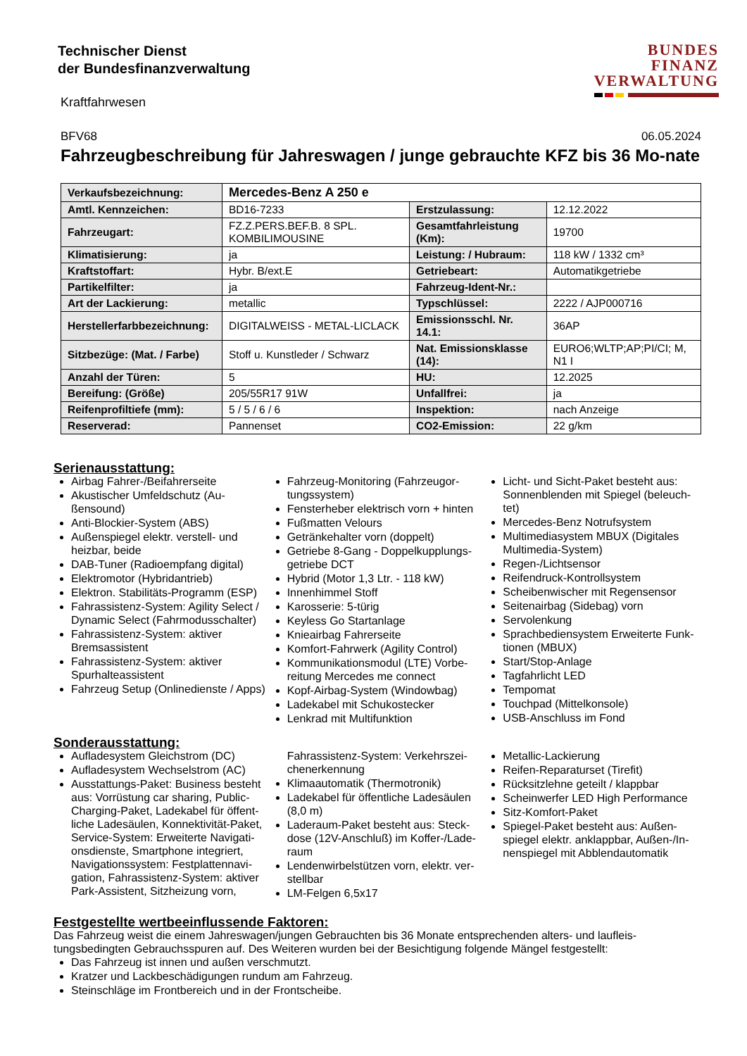Technischer Dienst
der Bundesfinanzverwaltung
BUNDES
FINANZ
VERWALTUNG
Kraftfahrwesen
BFV68 06.05.2024
Fahrzeugbeschreibung für Jahreswagen / junge gebrauchte KFZ bis 36 Mo-nate
| Verkaufsbezeichnung: | Mercedes-Benz A 250 e | | |
| Amtl. Kennzeichen: | BD16-7233 | Erstzulassung: | 12.12.2022 |
| Fahrzeugart: | FZ.Z.PERS.BEF.B. 8 SPL. KOMBILIMOUSINE | Gesamtfahrleistung (Km): | 19700 |
| Klimatisierung: | ja | Leistung: / Hubraum: | 118 kW / 1332 cm³ |
| Kraftstoffart: | Hybr. B/ext.E | Getriebeart: | Automatikgetriebe |
| Partikelfilter: | ja | Fahrzeug-Ident-Nr.: | |
| Art der Lackierung: | metallic | Typschlüssel: | 2222 / AJP000716 |
| Herstellerfarbbezeichnung: | DIGITALWEISS - METAL-LICLACK | Emissionsschl. Nr. 14.1: | 36AP |
| Sitzbezüge: (Mat. / Farbe) | Stoff u. Kunstleder / Schwarz | Nat. Emissionsklasse (14): | EURO6;WLTP;AP;PI/CI; M, N1 I |
| Anzahl der Türen: | 5 | HU: | 12.2025 |
| Bereifung: (Größe) | 205/55R17 91W | Unfallfrei: | ja |
| Reifenprofiltiefe (mm): | 5 / 5 / 6 / 6 | Inspektion: | nach Anzeige |
| Reserverad: | Pannenset | CO2-Emission: | 22 g/km |
Serienausstattung:
Airbag Fahrer-/Beifahrerseite
Akustischer Umfeldschutz (Au-ßensound)
Anti-Blockier-System (ABS)
Außenspiegel elektr. verstell- und heizbar, beide
DAB-Tuner (Radioempfang digital)
Elektromotor (Hybridantrieb)
Elektron. Stabilitäts-Programm (ESP)
Fahrassistenz-System: Agility Select / Dynamic Select (Fahrmodusschalter)
Fahrassistenz-System: aktiver Bremsassistent
Fahrassistenz-System: aktiver Spurhalteassistent
Fahrzeug Setup (Onlinedienste / Apps)
Fahrzeug-Monitoring (Fahrzeugor-tungssystem)
Fensterheber elektrisch vorn + hinten
Fußmatten Velours
Getränkehalter vorn (doppelt)
Getriebe 8-Gang - Doppelkupplungs-getriebe DCT
Hybrid (Motor 1,3 Ltr. - 118 kW)
Innenhimmel Stoff
Karosserie: 5-türig
Keyless Go Startanlage
Knieairbag Fahrerseite
Komfort-Fahrwerk (Agility Control)
Kommunikationsmodul (LTE) Vorbe-reitung Mercedes me connect
Kopf-Airbag-System (Windowbag)
Ladekabel mit Schukostecker
Lenkrad mit Multifunktion
Licht- und Sicht-Paket besteht aus: Sonnenblenden mit Spiegel (beleuch-tet)
Mercedes-Benz Notrufsystem
Multimediasystem MBUX (Digitales Multimedia-System)
Regen-/Lichtsensor
Reifendruck-Kontrollsystem
Scheibenwischer mit Regensensor
Seitenairbag (Sidebag) vorn
Servolenkung
Sprachbediensystem Erweiterte Funk-tionen (MBUX)
Start/Stop-Anlage
Tagfahrlicht LED
Tempomat
Touchpad (Mittelkonsole)
USB-Anschluss im Fond
Sonderausstattung:
Aufladesystem Gleichstrom (DC)
Aufladesystem Wechselstrom (AC)
Ausstattungs-Paket: Business besteht aus: Vorrüstung car sharing, Public-Charging-Paket, Ladekabel für öffent-liche Ladesäulen, Konnektivität-Paket, Service-System: Erweiterte Navigati-onsdienste, Smartphone integriert, Navigationssystem: Festplattennavi-gation, Fahrassistenz-System: aktiver Park-Assistent, Sitzheizung vorn,
Fahrassistenz-System: Verkehrszei-chenerkennung
Klimaautomatik (Thermotronik)
Ladekabel für öffentliche Ladesäulen (8,0 m)
Laderaum-Paket besteht aus: Steck-dose (12V-Anschluß) im Koffer-/Lade-raum
Lendenwirbelstützen vorn, elektr. ver-stellbar
LM-Felgen 6,5x17
Metallic-Lackierung
Reifen-Reparaturset (Tirefit)
Rücksitzlehne geteilt / klappbar
Scheinwerfer LED High Performance
Sitz-Komfort-Paket
Spiegel-Paket besteht aus: Außen-spiegel elektr. anklappbar, Außen-/In-nenspiegel mit Abblendautomatik
Festgestellte wertbeeinflussende Faktoren:
Das Fahrzeug weist die einem Jahreswagen/jungen Gebrauchten bis 36 Monate entsprechenden alters- und laufleis-tungsbedingten Gebrauchsspuren auf. Des Weiteren wurden bei der Besichtigung folgende Mängel festgestellt:
Das Fahrzeug ist innen und außen verschmutzt.
Kratzer und Lackbeschädigungen rundum am Fahrzeug.
Steinschläge im Frontbereich und in der Frontscheibe.